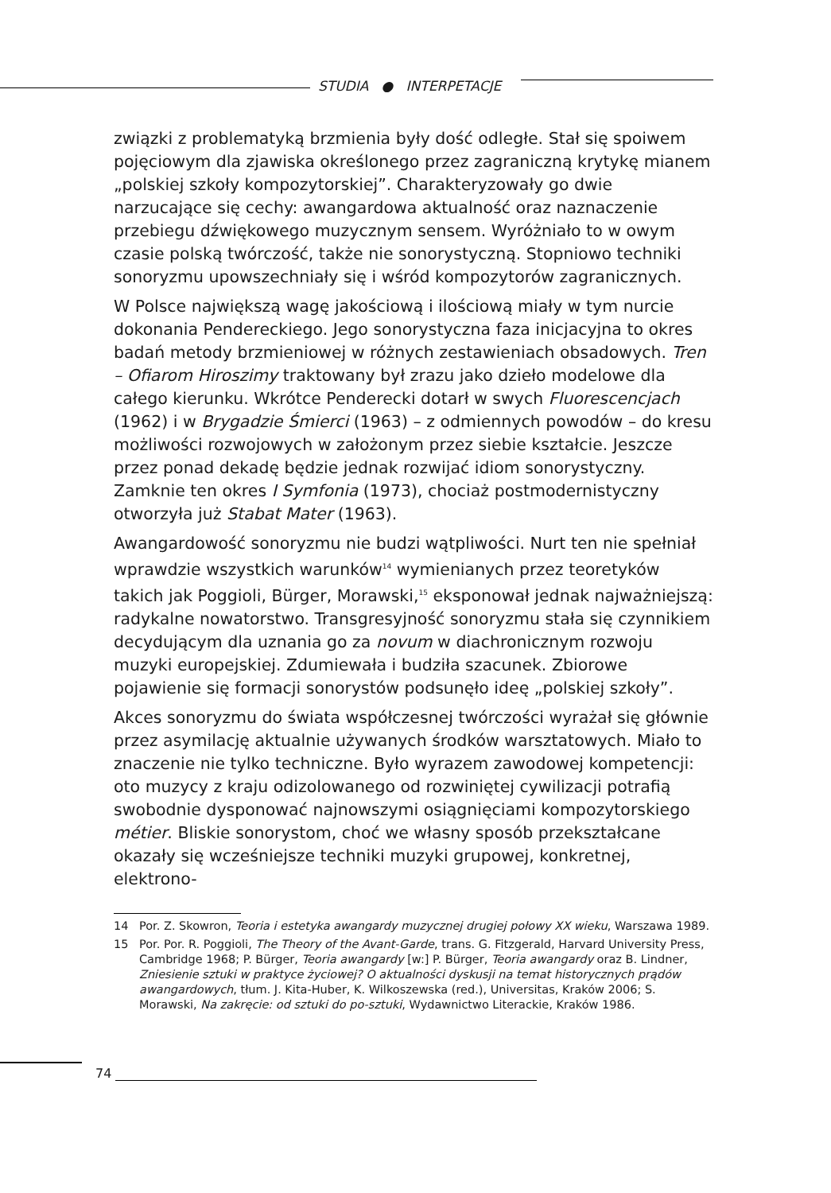STUDIA ● INTERPETACJE
związki z problematyką brzmienia były dość odległe. Stał się spoiwem pojęciowym dla zjawiska określonego przez zagraniczną krytykę mianem „polskiej szkoły kompozytorskiej”. Charakteryzowały go dwie narzucające się cechy: awangardowa aktualność oraz naznaczenie przebiegu dźwiękowego muzycznym sensem. Wyróżniało to w owym czasie polską twórczość, także nie sonorystyczną. Stopniowo techniki sonoryzmu upowszechniały się i wśród kompozytorów zagranicznych.
W Polsce największą wagę jakościową i ilościową miały w tym nurcie dokonania Pendereckiego. Jego sonorystyczna faza inicjacyjna to okres badań metody brzmieniowej w różnych zestawieniach obsadowych. Tren – Ofiarom Hiroszimy traktowany był zrazu jako dzieło modelowe dla całego kierunku. Wkrótce Penderecki dotarł w swych Fluorescencjach (1962) i w Brygadzie Śmierci (1963) – z odmiennych powodów – do kresu możliwości rozwojowych w założonym przez siebie kształcie. Jeszcze przez ponad dekadę będzie jednak rozwijać idiom sonorystyczny. Zamknie ten okres I Symfonia (1973), chociaż postmodernistyczny otworzyła już Stabat Mater (1963).
Awangardowość sonoryzmu nie budzi wątpliwości. Nurt ten nie spełniał wprawdzie wszystkich warunków<sup>14</sup> wymienianych przez teoretyków takich jak Poggioli, Bürger, Morawski,<sup>15</sup> eksponował jednak najważniejszą: radykalne nowatorstwo. Transgresyjność sonoryzmu stała się czynnikiem decydującym dla uznania go za novum w diachronicznym rozwoju muzyki europejskiej. Zdumiewała i budziła szacunek. Zbiorowe pojawienie się formacji sonorystów podsunęło ideę „polskiej szkoły”.
Akces sonoryzmu do świata współczesnej twórczości wyrażał się głównie przez asymilację aktualnie używanych środków warsztatowych. Miało to znaczenie nie tylko techniczne. Było wyrazem zawodowej kompetencji: oto muzycy z kraju odizolowanego od rozwiniętej cywilizacji potrafią swobodnie dysponować najnowszymi osiągnięciami kompozytorskiego métier. Bliskie sonorystom, choć we własny sposób przekształcane okazały się wcześniejsze techniki muzyki grupowej, konkretnej, elektrono-
14 Por. Z. Skowron, Teoria i estetyka awangardy muzycznej drugiej połowy XX wieku, Warszawa 1989.
15 Por. Por. R. Poggioli, The Theory of the Avant-Garde, trans. G. Fitzgerald, Harvard University Press, Cambridge 1968; P. Bürger, Teoria awangardy [w:] P. Bürger, Teoria awangardy oraz B. Lindner, Zniesienie sztuki w praktyce życiowej? O aktualności dyskusji na temat historycznych prądów awangardowych, tłum. J. Kita-Huber, K. Wilkoszewska (red.), Universitas, Kraków 2006; S. Morawski, Na zakręcie: od sztuki do po-sztuki, Wydawnictwo Literackie, Kraków 1986.
74